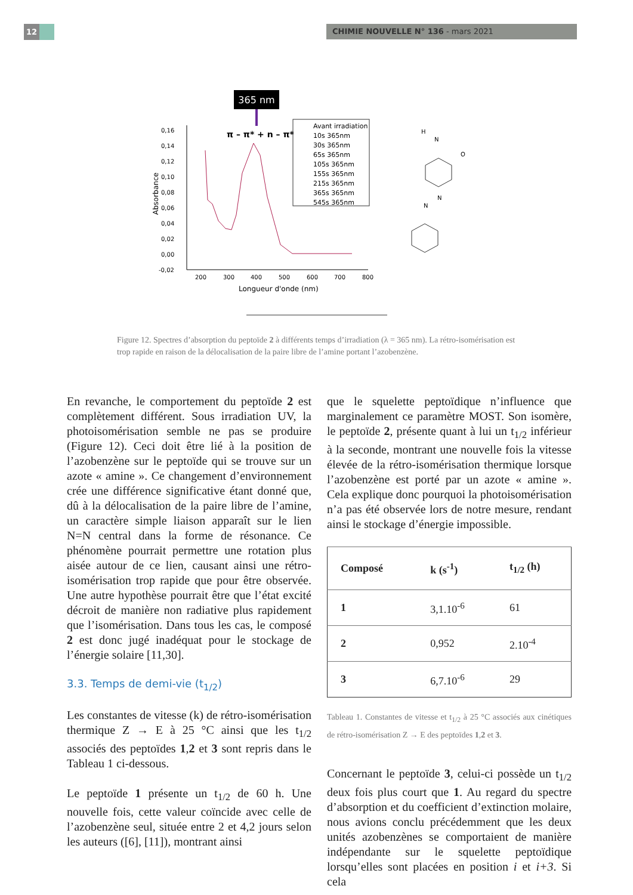12 CHIMIE NOUVELLE N° 136 - mars 2021
365 nm
π – π* + n – π*
0,16
0,14
0,12
0,10
0,08
0,06
0,04
0,02
0,00
-0,02
200
300
400
500
600
700
800
Longueur d'onde (nm)
Absorbance
Avant irradiation
10s 365nm
30s 365nm
65s 365nm
105s 365nm
155s 365nm
215s 365nm
365s 365nm
545s 365nm
H
N
N
N
O
Figure 12. Spectres d’absorption du peptoïde 2 à différents temps d’irradiation (λ = 365 nm). La rétro-isomérisation est trop rapide en raison de la délocalisation de la paire libre de l’amine portant l’azobenzène.
En revanche, le comportement du peptoïde 2 est complètement différent. Sous irradiation UV, la photoisomérisation semble ne pas se produire (Figure 12). Ceci doit être lié à la position de l’azobenzène sur le peptoïde qui se trouve sur un azote « amine ». Ce changement d’environnement crée une différence significative étant donné que, dû à la délocalisation de la paire libre de l’amine, un caractère simple liaison apparaît sur le lien N=N central dans la forme de résonance. Ce phénomène pourrait permettre une rotation plus aisée autour de ce lien, causant ainsi une rétro-isomérisation trop rapide que pour être observée. Une autre hypothèse pourrait être que l’état excité décroit de manière non radiative plus rapidement que l’isomérisation. Dans tous les cas, le composé 2 est donc jugé inadéquat pour le stockage de l’énergie solaire [11,30].
3.3. Temps de demi-vie (t<sub>1/2</sub>)
Les constantes de vitesse (k) de rétro-isomérisation thermique Z → E à 25 °C ainsi que les t<sub>1/2</sub> associés des peptoïdes 1,2 et 3 sont repris dans le Tableau 1 ci-dessous.
Le peptoïde 1 présente un t<sub>1/2</sub> de 60 h. Une nouvelle fois, cette valeur coïncide avec celle de l’azobenzène seul, située entre 2 et 4,2 jours selon les auteurs ([6], [11]), montrant ainsi
que le squelette peptoïdique n’influence que marginalement ce paramètre MOST. Son isomère, le peptoïde 2, présente quant à lui un t<sub>1/2</sub> inférieur à la seconde, montrant une nouvelle fois la vitesse élevée de la rétro-isomérisation thermique lorsque l’azobenzène est porté par un azote « amine ». Cela explique donc pourquoi la photoisomérisation n’a pas été observée lors de notre mesure, rendant ainsi le stockage d’énergie impossible.
| Composé | k (s<sup>-1</sup>) | t<sub>1/2</sub> (h) |
| --- | --- | --- |
| 1 | 3,1.10<sup>-6</sup> | 61 |
| 2 | 0,952 | 2.10<sup>-4</sup> |
| 3 | 6,7.10<sup>-6</sup> | 29 |
Tableau 1. Constantes de vitesse et t<sub>1/2</sub> à 25 °C associés aux cinétiques de rétro-isomérisation Z → E des peptoïdes 1,2 et 3.
Concernant le peptoïde 3, celui-ci possède un t<sub>1/2</sub> deux fois plus court que 1. Au regard du spectre d’absorption et du coefficient d’extinction molaire, nous avions conclu précédemment que les deux unités azobenzènes se comportaient de manière indépendante sur le squelette peptoïdique lorsqu’elles sont placées en position i et i+3. Si cela